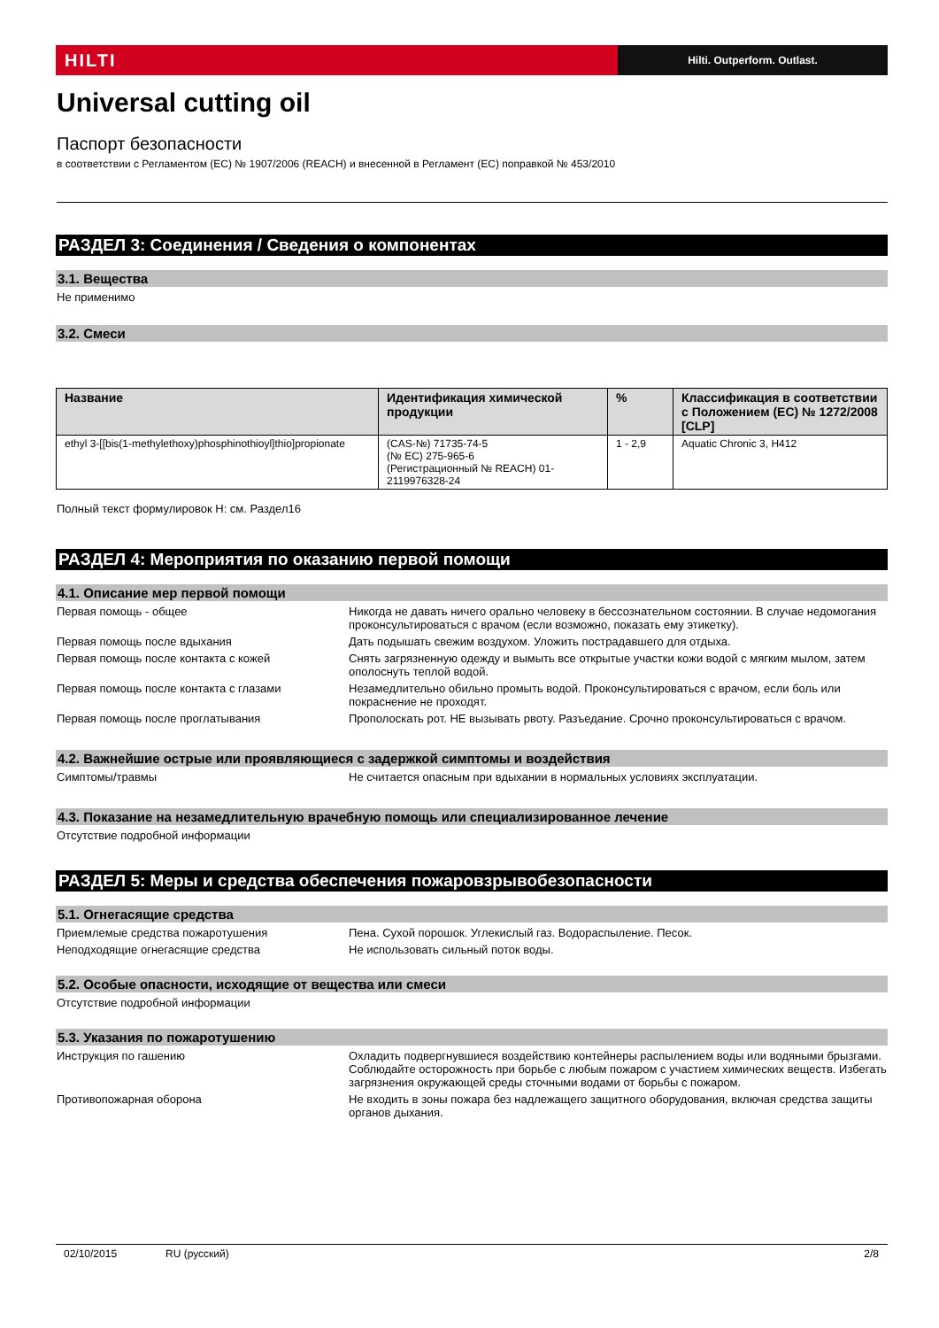HILTI
Hilti. Outperform. Outlast.
Universal cutting oil
Паспорт безопасности
в соответствии с Регламентом (ЕС) № 1907/2006 (REACH) и внесенной в Регламент (ЕС) поправкой № 453/2010
РАЗДЕЛ 3: Соединения / Сведения о компонентах
3.1. Вещества
Не применимо
3.2. Смеси
| Название | Идентификация химической продукции | % | Классификация в соответствии с Положением (ЕС) № 1272/2008 [CLP] |
| --- | --- | --- | --- |
| ethyl 3-[[bis(1-methylethoxy)phosphinothioyl]thio]propionate | (CAS-№) 71735-74-5 (№ ЕС) 275-965-6 (Регистрационный № REACH) 01-2119976328-24 | 1 - 2,9 | Aquatic Chronic 3, H412 |
Полный текст формулировок H: см. Раздел16
РАЗДЕЛ 4: Мероприятия по оказанию первой помощи
4.1. Описание мер первой помощи
Первая помощь - общее Никогда не давать ничего орально человеку в бессознательном состоянии. В случае недомогания проконсультироваться с врачом (если возможно, показать ему этикетку).
Первая помощь после вдыхания Дать подышать свежим воздухом. Уложить пострадавшего для отдыха.
Первая помощь после контакта с кожей
Снять загрязненную одежду и вымыть все открытые участки кожи водой с мягким мылом, затем ополоснуть теплой водой.
Первая помощь после контакта с глазами
Незамедлительно обильно промыть водой. Проконсультироваться с врачом, если боль или покраснение не проходят.
Первая помощь после проглатывания
Прополоскать рот. НЕ вызывать рвоту. Разъедание. Срочно проконсультироваться с врачом.
4.2. Важнейшие острые или проявляющиеся с задержкой симптомы и воздействия
Симптомы/травмы Не считается опасным при вдыхании в нормальных условиях эксплуатации.
4.3. Показание на незамедлительную врачебную помощь или специализированное лечение
Отсутствие подробной информации
РАЗДЕЛ 5: Меры и средства обеспечения пожаровзрывобезопасности
5.1. Огнегасящие средства
Приемлемые средства пожаротушения
Пена. Сухой порошок. Углекислый газ. Водораспыление. Песок.
Неподходящие огнегасящие средства
Не использовать сильный поток воды.
5.2. Особые опасности, исходящие от вещества или смеси
Отсутствие подробной информации
5.3. Указания по пожаротушению
Инструкция по гашению Охладить подвергнувшиеся воздействию контейнеры распылением воды или водяными брызгами. Соблюдайте осторожность при борьбе с любым пожаром с участием химических веществ. Избегать загрязнения окружающей среды сточными водами от борьбы с пожаром.
Противопожарная оборона Не входить в зоны пожара без надлежащего защитного оборудования, включая средства защиты органов дыхания.
02/10/2015 RU (русский) 2/8